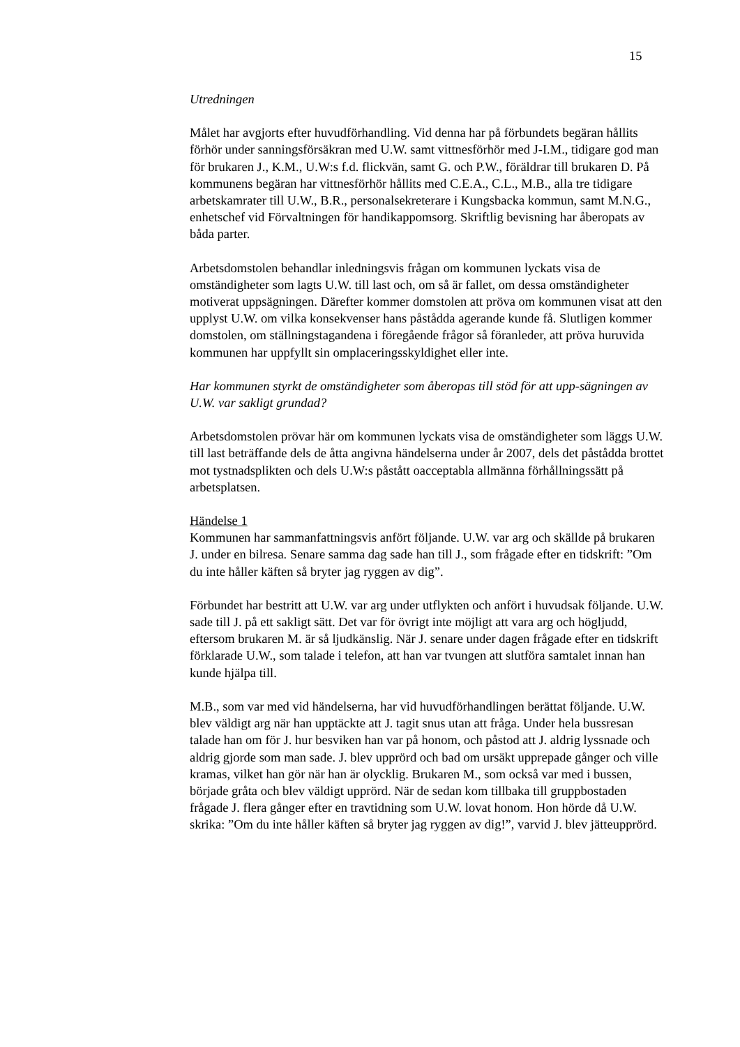15
Utredningen
Målet har avgjorts efter huvudförhandling. Vid denna har på förbundets begäran hållits förhör under sanningsförsäkran med U.W. samt vittnesförhör med J-I.M., tidigare god man för brukaren J., K.M., U.W:s f.d. flickvän, samt G. och P.W., föräldrar till brukaren D. På kommunens begäran har vittnesförhör hållits med C.E.A., C.L., M.B., alla tre tidigare arbetskamrater till U.W., B.R., personalsekreterare i Kungsbacka kommun, samt M.N.G., enhetschef vid Förvaltningen för handikappomsorg. Skriftlig bevisning har åberopats av båda parter.
Arbetsdomstolen behandlar inledningsvis frågan om kommunen lyckats visa de omständigheter som lagts U.W. till last och, om så är fallet, om dessa omständigheter motiverat uppsägningen. Därefter kommer domstolen att pröva om kommunen visat att den upplyst U.W. om vilka konsekvenser hans påstådda agerande kunde få. Slutligen kommer domstolen, om ställningstagandena i föregående frågor så föranleder, att pröva huruvida kommunen har uppfyllt sin omplaceringsskyldighet eller inte.
Har kommunen styrkt de omständigheter som åberopas till stöd för att upp-sägningen av U.W. var sakligt grundad?
Arbetsdomstolen prövar här om kommunen lyckats visa de omständigheter som läggs U.W. till last beträffande dels de åtta angivna händelserna under år 2007, dels det påstådda brottet mot tystnadsplikten och dels U.W:s påstått oacceptabla allmänna förhållningssätt på arbetsplatsen.
Händelse 1
Kommunen har sammanfattningsvis anfört följande. U.W. var arg och skällde på brukaren J. under en bilresa. Senare samma dag sade han till J., som frågade efter en tidskrift: ”Om du inte håller käften så bryter jag ryggen av dig”.
Förbundet har bestritt att U.W. var arg under utflykten och anfört i huvudsak följande. U.W. sade till J. på ett sakligt sätt. Det var för övrigt inte möjligt att vara arg och högljudd, eftersom brukaren M. är så ljudkänslig. När J. senare under dagen frågade efter en tidskrift förklarade U.W., som talade i telefon, att han var tvungen att slutföra samtalet innan han kunde hjälpa till.
M.B., som var med vid händelserna, har vid huvudförhandlingen berättat följande. U.W. blev väldigt arg när han upptäckte att J. tagit snus utan att fråga. Under hela bussresan talade han om för J. hur besviken han var på honom, och påstod att J. aldrig lyssnade och aldrig gjorde som man sade. J. blev upprörd och bad om ursäkt upprepade gånger och ville kramas, vilket han gör när han är olycklig. Brukaren M., som också var med i bussen, började gråta och blev väldigt upprörd. När de sedan kom tillbaka till gruppbostaden frågade J. flera gånger efter en travtidning som U.W. lovat honom. Hon hörde då U.W. skrika: ”Om du inte håller käften så bryter jag ryggen av dig!”, varvid J. blev jätteupprörd.